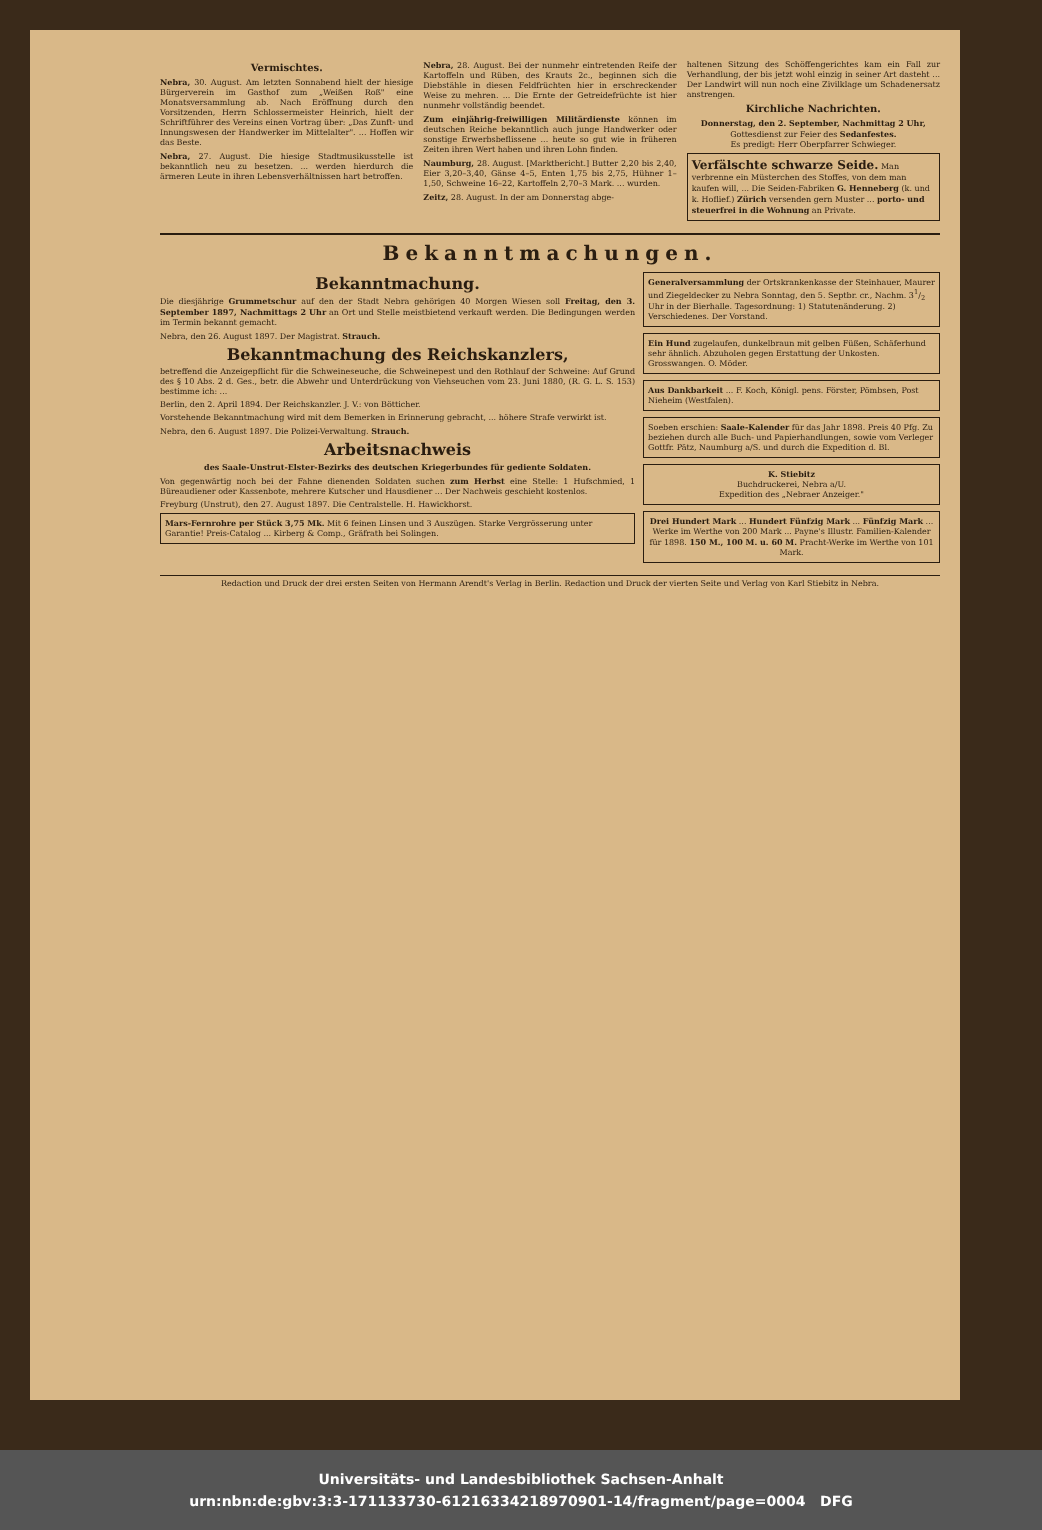Vermischtes.
Nebra, 30. August. Am letzten Sonnabend hielt der hiesige Bürgerverein im Gasthof zum „Weißen Roß" eine Monatsversammlung ab. Nach Eröffnung durch den Vorsitzenden, Herrn Schlossermeister Heinrich, hielt der Schriftführer des Vereins einen Vortrag über: „Das Zunft- und Innungswesen der Handwerker im Mittelalter". ... Hoffen wir das Beste.
Nebra, 27. August. Die hiesige Stadtmusikusstelle ist bekanntlich neu zu besetzen. ... werden hierdurch die ärmeren Leute in ihren Lebensverhältnissen hart betroffen.
Nebra, 28. August. Bei der nunmehr eintretenden Reife der Kartoffeln und Rüben, des Krauts 2c., beginnen sich die Diebstähle in diesen Feldfrüchten hier in erschreckender Weise zu mehren. ... Die Ernte der Getreidefrüchte ist hier nunmehr vollständig beendet.
Zum einjährig-freiwilligen Militärdienste können im deutschen Reiche bekanntlich auch junge Handwerker oder sonstige Erwerbsbeflissene ... heute so gut wie in früheren Zeiten ihren Wert haben und ihren Lohn finden.
Naumburg, 28. August. [Marktbericht.] Butter 2,20 bis 2,40, Eier 3,20–3,40, Gänse 4–5, Enten 1,75 bis 2,75, Hühner 1–1,50, Schweine 16–22, Kartoffeln 2,70–3 Mark. ... wurden.
Zeitz, 28. August. In der am Donnerstag abge-
haltenen Sitzung des Schöffengerichtes kam ein Fall zur Verhandlung, der bis jetzt wohl einzig in seiner Art dasteht ... Der Landwirt will nun noch eine Zivilklage um Schadenersatz anstrengen.
Kirchliche Nachrichten.
Donnerstag, den 2. September, Nachmittag 2 Uhr, Gottesdienst zur Feier des Sedanfestes.
Es predigt: Herr Oberpfarrer Schwieger.
Verfälschte schwarze Seide. Man verbrenne ein Müsterchen des Stoffes, von dem man kaufen will, ... Die Seiden-Fabriken G. Henneberg (k. und k. Hoflief.) Zürich versenden gern Muster ... porto- und steuerfrei in die Wohnung an Private.
Bekanntmachungen.
Bekanntmachung.
Die diesjährige Grummetschur auf den der Stadt Nebra gehörigen 40 Morgen Wiesen soll Freitag, den 3. September 1897, Nachmittags 2 Uhr an Ort und Stelle meistbietend verkauft werden. Die Bedingungen werden im Termin bekannt gemacht.
Nebra, den 26. August 1897. Der Magistrat. Strauch.
Bekanntmachung des Reichskanzlers,
betreffend die Anzeigepflicht für die Schweineseuche, die Schweinepest und den Rothlauf der Schweine: Auf Grund des § 10 Abs. 2 d. Ges., betr. die Abwehr und Unterdrückung von Viehseuchen vom 23. Juni 1880, (R. G. L. S. 153) bestimme ich: ...
Berlin, den 2. April 1894. Der Reichskanzler. J. V.: von Bötticher.
Vorstehende Bekanntmachung wird mit dem Bemerken in Erinnerung gebracht, ... höhere Strafe verwirkt ist.
Nebra, den 6. August 1897. Die Polizei-Verwaltung. Strauch.
Arbeitsnachweis
des Saale-Unstrut-Elster-Bezirks des deutschen Kriegerbundes für gediente Soldaten.
Von gegenwärtig noch bei der Fahne dienenden Soldaten suchen zum Herbst eine Stelle: 1 Hufschmied, 1 Büreaudiener oder Kassenbote, mehrere Kutscher und Hausdiener ... Der Nachweis geschieht kostenlos.
Freyburg (Unstrut), den 27. August 1897. Die Centralstelle. H. Hawickhorst.
Mars-Fernrohre per Stück 3,75 Mk. Mit 6 feinen Linsen und 3 Auszügen. Starke Vergrösserung unter Garantie! Preis-Catalog ... Kirberg & Comp., Gräfrath bei Solingen.
Generalversammlung der Ortskrankenkasse der Steinhauer, Maurer und Ziegeldecker zu Nebra Sonntag, den 5. Septbr. cr., Nachm. 31/2 Uhr in der Bierhalle. Tagesordnung: 1) Statutenänderung. 2) Verschiedenes. Der Vorstand.
Ein Hund zugelaufen, dunkelbraun mit gelben Füßen, Schäferhund sehr ähnlich. Abzuholen gegen Erstattung der Unkosten. Grosswangen. O. Möder.
Aus Dankbarkeit ... F. Koch, Königl. pens. Förster, Pömbsen, Post Nieheim (Westfalen).
Soeben erschien: Saale-Kalender für das Jahr 1898. Preis 40 Pfg. Zu beziehen durch alle Buch- und Papierhandlungen, sowie vom Verleger Gottfr. Pätz, Naumburg a/S. und durch die Expedition d. Bl.
K. Stiebitz
Buchdruckerei, Nebra a/U.
Expedition des „Nebraer Anzeiger."
Drei Hundert Mark ... Hundert Fünfzig Mark ... Fünfzig Mark ... Werke im Werthe von 200 Mark ... Payne's Illustr. Familien-Kalender für 1898. 150 M., 100 M. u. 60 M. Pracht-Werke im Werthe von 101 Mark.
Redaction und Druck der drei ersten Seiten von Hermann Arendt's Verlag in Berlin. Redaction und Druck der vierten Seite und Verlag von Karl Stiebitz in Nebra.
Universitäts- und Landesbibliothek Sachsen-Anhalt
urn:nbn:de:gbv:3:3-171133730-61216334218970901-14/fragment/page=0004 DFG